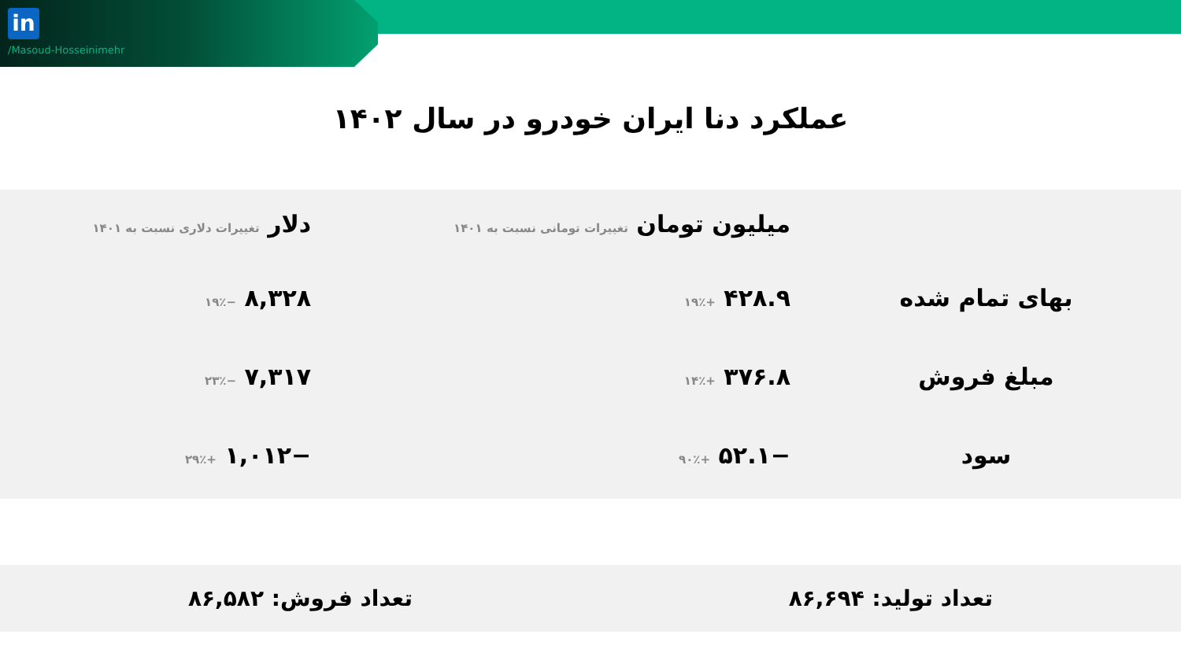in
/Masoud-Hosseinimehr
عملکرد دنا ایران خودرو در سال ۱۴۰۲
| | میلیون تومان تغییرات تومانی نسبت به ۱۴۰۱ | دلار تغییرات دلاری نسبت به ۱۴۰۱ |
| --- | --- | --- |
| بهای تمام شده | ۴۲۸.۹ +۱۹٪ | ۸,۳۲۸ −۱۹٪ |
| مبلغ فروش | ۳۷۶.۸ +۱۴٪ | ۷,۳۱۷ −۲۳٪ |
| سود | −۵۲.۱ +۹۰٪ | −۱,۰۱۲ +۲۹٪ |
تعداد تولید: ۸۶,۶۹۴ تعداد فروش: ۸۶,۵۸۲